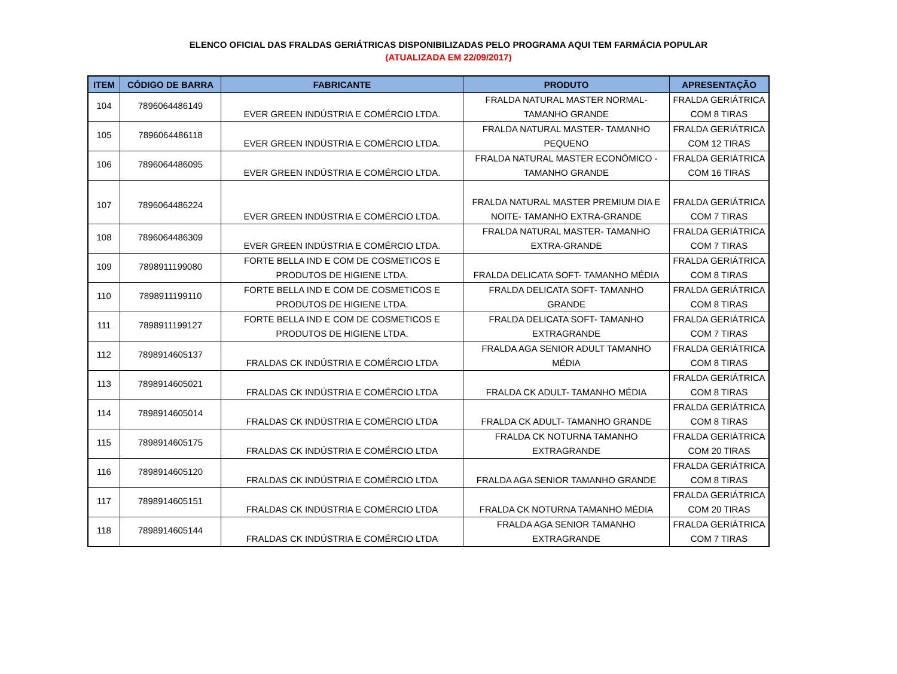ELENCO OFICIAL DAS FRALDAS GERIÁTRICAS DISPONIBILIZADAS PELO PROGRAMA AQUI TEM FARMÁCIA POPULAR
(ATUALIZADA EM 22/09/2017)
| ITEM | CÓDIGO DE BARRA | FABRICANTE | PRODUTO | APRESENTAÇÃO |
| --- | --- | --- | --- | --- |
| 104 | 7896064486149 | EVER GREEN INDÚSTRIA E COMÉRCIO LTDA. | FRALDA NATURAL MASTER NORMAL- TAMANHO GRANDE | FRALDA GERIÁTRICA COM 8 TIRAS |
| 105 | 7896064486118 | EVER GREEN INDÚSTRIA E COMÉRCIO LTDA. | FRALDA NATURAL MASTER- TAMANHO PEQUENO | FRALDA GERIÁTRICA COM 12 TIRAS |
| 106 | 7896064486095 | EVER GREEN INDÚSTRIA E COMÉRCIO LTDA. | FRALDA NATURAL MASTER ECONÔMICO - TAMANHO GRANDE | FRALDA GERIÁTRICA COM 16 TIRAS |
| 107 | 7896064486224 | EVER GREEN INDÚSTRIA E COMÉRCIO LTDA. | FRALDA NATURAL MASTER PREMIUM DIA E NOITE- TAMANHO EXTRA-GRANDE | FRALDA GERIÁTRICA COM 7 TIRAS |
| 108 | 7896064486309 | EVER GREEN INDÚSTRIA E COMÉRCIO LTDA. | FRALDA NATURAL MASTER- TAMANHO EXTRA-GRANDE | FRALDA GERIÁTRICA COM 7 TIRAS |
| 109 | 7898911199080 | FORTE BELLA IND E COM DE COSMETICOS E PRODUTOS DE HIGIENE LTDA. | FRALDA DELICATA SOFT- TAMANHO MÉDIA | FRALDA GERIÁTRICA COM 8 TIRAS |
| 110 | 7898911199110 | FORTE BELLA IND E COM DE COSMETICOS E PRODUTOS DE HIGIENE LTDA. | FRALDA DELICATA SOFT- TAMANHO GRANDE | FRALDA GERIÁTRICA COM 8 TIRAS |
| 111 | 7898911199127 | FORTE BELLA IND E COM DE COSMETICOS E PRODUTOS DE HIGIENE LTDA. | FRALDA DELICATA SOFT- TAMANHO EXTRAGRANDE | FRALDA GERIÁTRICA COM 7 TIRAS |
| 112 | 7898914605137 | FRALDAS CK INDÚSTRIA E COMÉRCIO LTDA | FRALDA AGA SENIOR ADULT TAMANHO MÉDIA | FRALDA GERIÁTRICA COM 8 TIRAS |
| 113 | 7898914605021 | FRALDAS CK INDÚSTRIA E COMÉRCIO LTDA | FRALDA CK ADULT- TAMANHO MÉDIA | FRALDA GERIÁTRICA COM 8 TIRAS |
| 114 | 7898914605014 | FRALDAS CK INDÚSTRIA E COMÉRCIO LTDA | FRALDA CK ADULT- TAMANHO GRANDE | FRALDA GERIÁTRICA COM 8 TIRAS |
| 115 | 7898914605175 | FRALDAS CK INDÚSTRIA E COMÉRCIO LTDA | FRALDA CK NOTURNA TAMANHO EXTRAGRANDE | FRALDA GERIÁTRICA COM 20 TIRAS |
| 116 | 7898914605120 | FRALDAS CK INDÚSTRIA E COMÉRCIO LTDA | FRALDA AGA SENIOR TAMANHO GRANDE | FRALDA GERIÁTRICA COM 8 TIRAS |
| 117 | 7898914605151 | FRALDAS CK INDÚSTRIA E COMÉRCIO LTDA | FRALDA CK NOTURNA TAMANHO MÉDIA | FRALDA GERIÁTRICA COM 20 TIRAS |
| 118 | 7898914605144 | FRALDAS CK INDÚSTRIA E COMÉRCIO LTDA | FRALDA AGA SENIOR TAMANHO EXTRAGRANDE | FRALDA GERIÁTRICA COM 7 TIRAS |